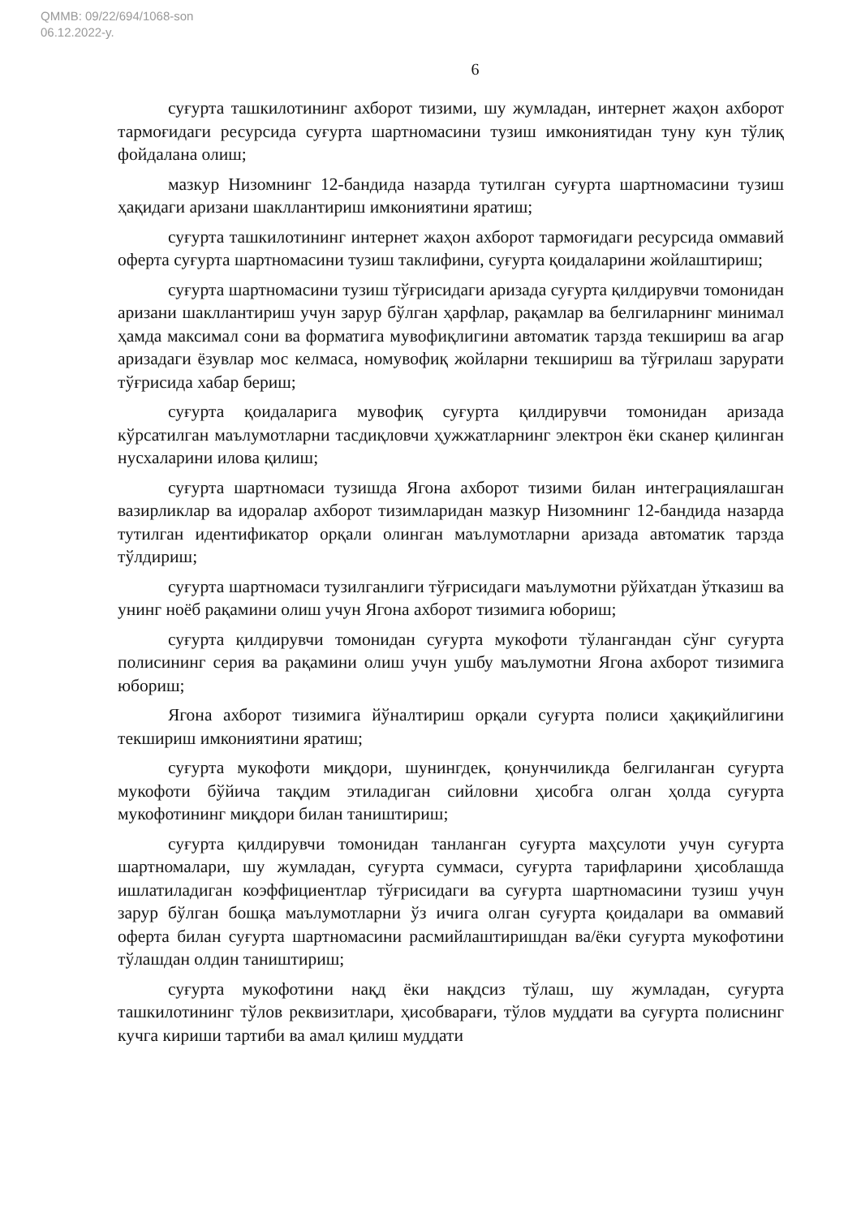QMMB: 09/22/694/1068-son
06.12.2022-y.
6
суғурта ташкилотининг ахборот тизими, шу жумладан, интернет жаҳон ахборот тармоғидаги ресурсида суғурта шартномасини тузиш имкониятидан туну кун тўлиқ фойдалана олиш;
мазкур Низомнинг 12-бандида назарда тутилган суғурта шартномасини тузиш ҳақидаги аризани шакллантириш имкониятини яратиш;
суғурта ташкилотининг интернет жаҳон ахборот тармоғидаги ресурсида оммавий оферта суғурта шартномасини тузиш таклифини, суғурта қоидаларини жойлаштириш;
суғурта шартномасини тузиш тўғрисидаги аризада суғурта қилдирувчи томонидан аризани шакллантириш учун зарур бўлган ҳарфлар, рақамлар ва белгиларнинг минимал ҳамда максимал сони ва форматига мувофиқлигини автоматик тарзда текшириш ва агар аризадаги ёзувлар мос келмаса, номувофиқ жойларни текшириш ва тўғрилаш зарурати тўғрисида хабар бериш;
суғурта қоидаларига мувофиқ суғурта қилдирувчи томонидан аризада кўрсатилган маълумотларни тасдиқловчи ҳужжатларнинг электрон ёки сканер қилинган нусхаларини илова қилиш;
суғурта шартномаси тузишда Ягона ахборот тизими билан интеграциялашган вазирликлар ва идоралар ахборот тизимларидан мазкур Низомнинг 12-бандида назарда тутилган идентификатор орқали олинган маълумотларни аризада автоматик тарзда тўлдириш;
суғурта шартномаси тузилганлиги тўғрисидаги маълумотни рўйхатдан ўтказиш ва унинг ноёб рақамини олиш учун Ягона ахборот тизимига юбориш;
суғурта қилдирувчи томонидан суғурта мукофоти тўлангандан сўнг суғурта полисининг серия ва рақамини олиш учун ушбу маълумотни Ягона ахборот тизимига юбориш;
Ягона ахборот тизимига йўналтириш орқали суғурта полиси ҳақиқийлигини текшириш имкониятини яратиш;
суғурта мукофоти миқдори, шунингдек, қонунчиликда белгиланган суғурта мукофоти бўйича тақдим этиладиган сийловни ҳисобга олган ҳолда суғурта мукофотининг миқдори билан таништириш;
суғурта қилдирувчи томонидан танланган суғурта маҳсулоти учун суғурта шартномалари, шу жумладан, суғурта суммаси, суғурта тарифларини ҳисоблашда ишлатиладиган коэффициентлар тўғрисидаги ва суғурта шартномасини тузиш учун зарур бўлган бошқа маълумотларни ўз ичига олган суғурта қоидалари ва оммавий оферта билан суғурта шартномасини расмийлаштиришдан ва/ёки суғурта мукофотини тўлашдан олдин таништириш;
суғурта мукофотини нақд ёки нақдсиз тўлаш, шу жумладан, суғурта ташкилотининг тўлов реквизитлари, ҳисобварағи, тўлов муддати ва суғурта полиснинг кучга кириши тартиби ва амал қилиш муддати